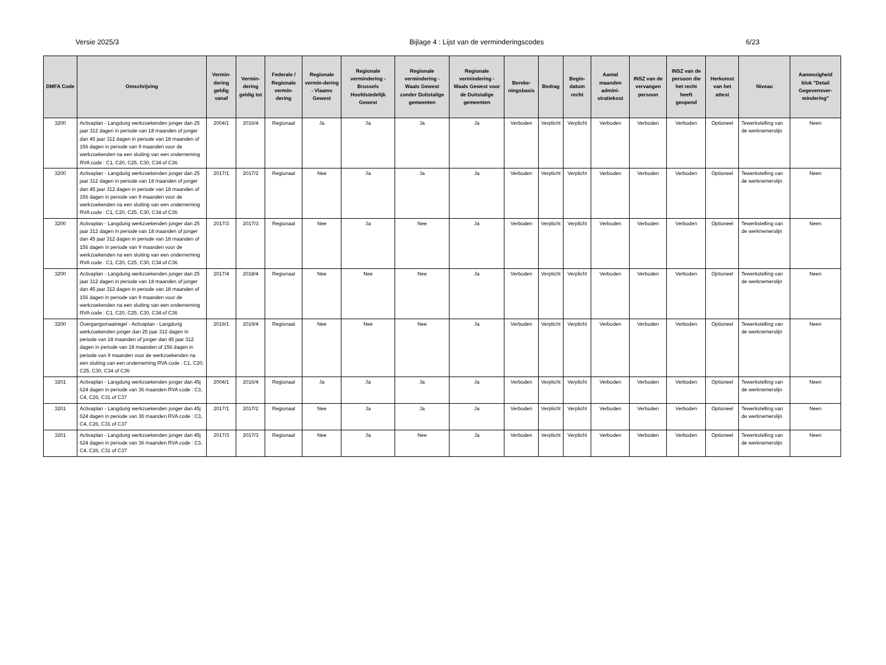Versie 2025/3 Bijlage 4 : Lijst van de verminderingscodes
6/23
| DMFA Code | Omschrijving | Vermin-dering geldig vanaf | Vermin-dering geldig tot | Federale / Regionale vermin-dering | Regionale vermin-dering - Vlaams Gewest | Regionale vermindering - Brussels Hoofdstedelijk Gewest | Regionale vermindering - Waals Gewest zonder Duitstalige gemeenten | Regionale vermindering - Waals Gewest voor de Duitstalige gemeenten | Bereke-ningsbasis | Bedrag | Begin-datum recht | Aantal maanden admini-stratiekost | INSZ van de vervangen persoon | INSZ van de persoon die het recht heeft geopend | Herkomst van het attest | Niveau | Aanwezigheid blok "Detail Gegevensver-mindering" |
| --- | --- | --- | --- | --- | --- | --- | --- | --- | --- | --- | --- | --- | --- | --- | --- | --- | --- |
| 3200 | Activaplan - Langdurig werkzoekenden jonger dan 25 jaar 312 dagen in periode van 18 maanden of jonger dan 45 jaar 312 dagen in periode van 18 maanden of 156 dagen in periode van 9 maanden voor de werkzoekenden na een sluiting van een onderneming RVA code : C1, C20, C25, C30, C34 of C36 | 2004/1 | 2016/4 | Regionaal | Ja | Ja | Ja | Ja | Verboden | Verplicht | Verplicht | Verboden | Verboden | Verboden | Optioneel | Tewerkstelling van de werknemerslijn | Neen |
| 3200 | Activaplan - Langdurig werkzoekenden jonger dan 25 jaar 312 dagen in periode van 18 maanden of jonger dan 45 jaar 312 dagen in periode van 18 maanden of 156 dagen in periode van 9 maanden voor de werkzoekenden na een sluiting van een onderneming RVA code : C1, C20, C25, C30, C34 of C36 | 2017/1 | 2017/2 | Regionaal | Nee | Ja | Ja | Ja | Verboden | Verplicht | Verplicht | Verboden | Verboden | Verboden | Optioneel | Tewerkstelling van de werknemerslijn | Neen |
| 3200 | Activaplan - Langdurig werkzoekenden jonger dan 25 jaar 312 dagen in periode van 18 maanden of jonger dan 45 jaar 312 dagen in periode van 18 maanden of 156 dagen in periode van 9 maanden voor de werkzoekenden na een sluiting van een onderneming RVA code : C1, C20, C25, C30, C34 of C36 | 2017/3 | 2017/3 | Regionaal | Nee | Ja | Nee | Ja | Verboden | Verplicht | Verplicht | Verboden | Verboden | Verboden | Optioneel | Tewerkstelling van de werknemerslijn | Neen |
| 3200 | Activaplan - Langdurig werkzoekenden jonger dan 25 jaar 312 dagen in periode van 18 maanden of jonger dan 45 jaar 312 dagen in periode van 18 maanden of 156 dagen in periode van 9 maanden voor de werkzoekenden na een sluiting van een onderneming RVA code : C1, C20, C25, C30, C34 of C36 | 2017/4 | 2018/4 | Regionaal | Nee | Nee | Nee | Ja | Verboden | Verplicht | Verplicht | Verboden | Verboden | Verboden | Optioneel | Tewerkstelling van de werknemerslijn | Neen |
| 3200 | Overgangsmaatregel - Activaplan - Langdurig werkzoekenden jonger dan 25 jaar 312 dagen in periode van 18 maanden of jonger dan 45 jaar 312 dagen in periode van 18 maanden of 156 dagen in periode van 9 maanden voor de werkzoekenden na een sluiting van een onderneming RVA code : C1, C20, C25, C30, C34 of C36 | 2019/1 | 2019/4 | Regionaal | Nee | Nee | Nee | Ja | Verboden | Verplicht | Verplicht | Verboden | Verboden | Verboden | Optioneel | Tewerkstelling van de werknemerslijn | Neen |
| 3201 | Activaplan - Langdurig werkzoekenden jonger dan 45j 624 dagen in periode van 36 maanden RVA code : C3, C4, C26, C31 of C37 | 2004/1 | 2016/4 | Regionaal | Ja | Ja | Ja | Ja | Verboden | Verplicht | Verplicht | Verboden | Verboden | Verboden | Optioneel | Tewerkstelling van de werknemerslijn | Neen |
| 3201 | Activaplan - Langdurig werkzoekenden jonger dan 45j 624 dagen in periode van 36 maanden RVA code : C3, C4, C26, C31 of C37 | 2017/1 | 2017/2 | Regionaal | Nee | Ja | Ja | Ja | Verboden | Verplicht | Verplicht | Verboden | Verboden | Verboden | Optioneel | Tewerkstelling van de werknemerslijn | Neen |
| 3201 | Activaplan - Langdurig werkzoekenden jonger dan 45j 624 dagen in periode van 36 maanden RVA code : C3, C4, C26, C31 of C37 | 2017/3 | 2017/3 | Regionaal | Nee | Ja | Nee | Ja | Verboden | Verplicht | Verplicht | Verboden | Verboden | Verboden | Optioneel | Tewerkstelling van de werknemerslijn | Neen |